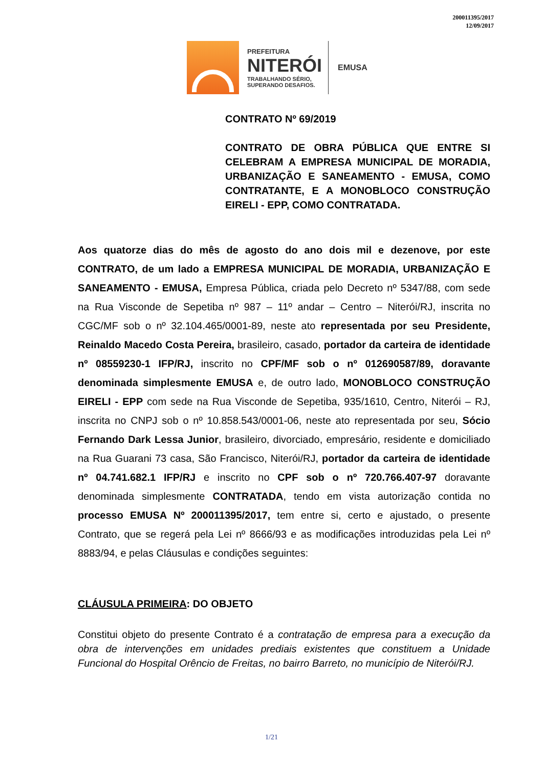200011395/2017
12/09/2017
PREFEITURA
NITERÓI
TRABALHANDO SÉRIO,
SUPERANDO DESAFIOS.
EMUSA
CONTRATO Nº 69/2019
CONTRATO DE OBRA PÚBLICA QUE ENTRE SI CELEBRAM A EMPRESA MUNICIPAL DE MORADIA, URBANIZAÇÃO E SANEAMENTO - EMUSA, COMO CONTRATANTE, E A MONOBLOCO CONSTRUÇÃO EIRELI - EPP, COMO CONTRATADA.
Aos quatorze dias do mês de agosto do ano dois mil e dezenove, por este CONTRATO, de um lado a EMPRESA MUNICIPAL DE MORADIA, URBANIZAÇÃO E SANEAMENTO - EMUSA, Empresa Pública, criada pelo Decreto nº 5347/88, com sede na Rua Visconde de Sepetiba nº 987 – 11º andar – Centro – Niterói/RJ, inscrita no CGC/MF sob o nº 32.104.465/0001-89, neste ato representada por seu Presidente, Reinaldo Macedo Costa Pereira, brasileiro, casado, portador da carteira de identidade nº 08559230-1 IFP/RJ, inscrito no CPF/MF sob o nº 012690587/89, doravante denominada simplesmente EMUSA e, de outro lado, MONOBLOCO CONSTRUÇÃO EIRELI - EPP com sede na Rua Visconde de Sepetiba, 935/1610, Centro, Niterói – RJ, inscrita no CNPJ sob o nº 10.858.543/0001-06, neste ato representada por seu, Sócio Fernando Dark Lessa Junior, brasileiro, divorciado, empresário, residente e domiciliado na Rua Guarani 73 casa, São Francisco, Niterói/RJ, portador da carteira de identidade nº 04.741.682.1 IFP/RJ e inscrito no CPF sob o nº 720.766.407-97 doravante denominada simplesmente CONTRATADA, tendo em vista autorização contida no processo EMUSA Nº 200011395/2017, tem entre si, certo e ajustado, o presente Contrato, que se regerá pela Lei nº 8666/93 e as modificações introduzidas pela Lei nº 8883/94, e pelas Cláusulas e condições seguintes:
CLÁUSULA PRIMEIRA: DO OBJETO
Constitui objeto do presente Contrato é a contratação de empresa para a execução da obra de intervenções em unidades prediais existentes que constituem a Unidade Funcional do Hospital Orêncio de Freitas, no bairro Barreto, no município de Niterói/RJ.
1/21